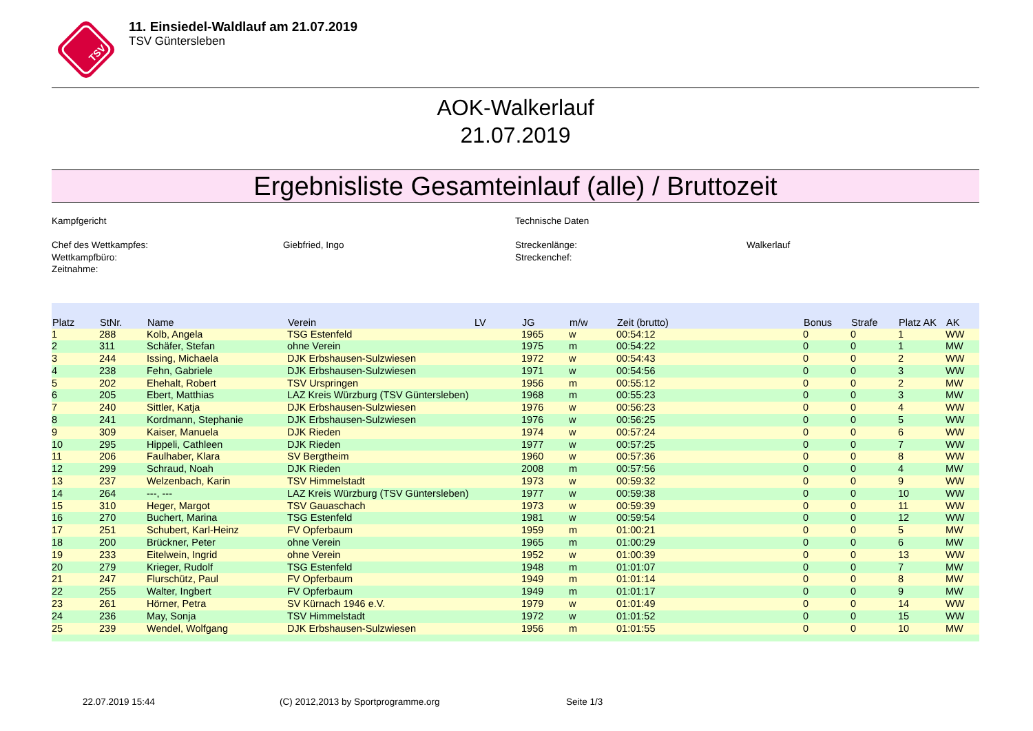TSV
11. Einsiedel-Waldlauf am 21.07.2019
TSV Güntersleben
AOK-Walkerlauf
21.07.2019
Ergebnisliste Gesamteinlauf (alle) / Bruttozeit
Kampfgericht
Chef des Wettkampfes:
Wettkampfbüro:
Zeitnahme:
Giebfried, Ingo
Technische Daten
Streckenlänge:
Streckenchef:
Walkerlauf
| Platz | StNr. | Name | Verein | LV | JG | m/w | Zeit (brutto) | Bonus | Strafe | Platz AK | AK |
| --- | --- | --- | --- | --- | --- | --- | --- | --- | --- | --- | --- |
| 1 | 288 | Kolb, Angela | TSG Estenfeld | | 1965 | w | 00:54:12 | 0 | 0 | 1 | WW |
| 2 | 311 | Schäfer, Stefan | ohne Verein | | 1975 | m | 00:54:22 | 0 | 0 | 1 | MW |
| 3 | 244 | Issing, Michaela | DJK Erbshausen-Sulzwiesen | | 1972 | w | 00:54:43 | 0 | 0 | 2 | WW |
| 4 | 238 | Fehn, Gabriele | DJK Erbshausen-Sulzwiesen | | 1971 | w | 00:54:56 | 0 | 0 | 3 | WW |
| 5 | 202 | Ehehalt, Robert | TSV Urspringen | | 1956 | m | 00:55:12 | 0 | 0 | 2 | MW |
| 6 | 205 | Ebert, Matthias | LAZ Kreis Würzburg (TSV Güntersleben) | | 1968 | m | 00:55:23 | 0 | 0 | 3 | MW |
| 7 | 240 | Sittler, Katja | DJK Erbshausen-Sulzwiesen | | 1976 | w | 00:56:23 | 0 | 0 | 4 | WW |
| 8 | 241 | Kordmann, Stephanie | DJK Erbshausen-Sulzwiesen | | 1976 | w | 00:56:25 | 0 | 0 | 5 | WW |
| 9 | 309 | Kaiser, Manuela | DJK Rieden | | 1974 | w | 00:57:24 | 0 | 0 | 6 | WW |
| 10 | 295 | Hippeli, Cathleen | DJK Rieden | | 1977 | w | 00:57:25 | 0 | 0 | 7 | WW |
| 11 | 206 | Faulhaber, Klara | SV Bergtheim | | 1960 | w | 00:57:36 | 0 | 0 | 8 | WW |
| 12 | 299 | Schraud, Noah | DJK Rieden | | 2008 | m | 00:57:56 | 0 | 0 | 4 | MW |
| 13 | 237 | Welzenbach, Karin | TSV Himmelstadt | | 1973 | w | 00:59:32 | 0 | 0 | 9 | WW |
| 14 | 264 | ---, --- | LAZ Kreis Würzburg (TSV Güntersleben) | | 1977 | w | 00:59:38 | 0 | 0 | 10 | WW |
| 15 | 310 | Heger, Margot | TSV Gauaschach | | 1973 | w | 00:59:39 | 0 | 0 | 11 | WW |
| 16 | 270 | Buchert, Marina | TSG Estenfeld | | 1981 | w | 00:59:54 | 0 | 0 | 12 | WW |
| 17 | 251 | Schubert, Karl-Heinz | FV Opferbaum | | 1959 | m | 01:00:21 | 0 | 0 | 5 | MW |
| 18 | 200 | Brückner, Peter | ohne Verein | | 1965 | m | 01:00:29 | 0 | 0 | 6 | MW |
| 19 | 233 | Eitelwein, Ingrid | ohne Verein | | 1952 | w | 01:00:39 | 0 | 0 | 13 | WW |
| 20 | 279 | Krieger, Rudolf | TSG Estenfeld | | 1948 | m | 01:01:07 | 0 | 0 | 7 | MW |
| 21 | 247 | Flurschütz, Paul | FV Opferbaum | | 1949 | m | 01:01:14 | 0 | 0 | 8 | MW |
| 22 | 255 | Walter, Ingbert | FV Opferbaum | | 1949 | m | 01:01:17 | 0 | 0 | 9 | MW |
| 23 | 261 | Hörner, Petra | SV Kürnach 1946 e.V. | | 1979 | w | 01:01:49 | 0 | 0 | 14 | WW |
| 24 | 236 | May, Sonja | TSV Himmelstadt | | 1972 | w | 01:01:52 | 0 | 0 | 15 | WW |
| 25 | 239 | Wendel, Wolfgang | DJK Erbshausen-Sulzwiesen | | 1956 | m | 01:01:55 | 0 | 0 | 10 | MW |
22.07.2019 15:44 (C) 2012,2013 by Sportprogramme.org Seite 1/3